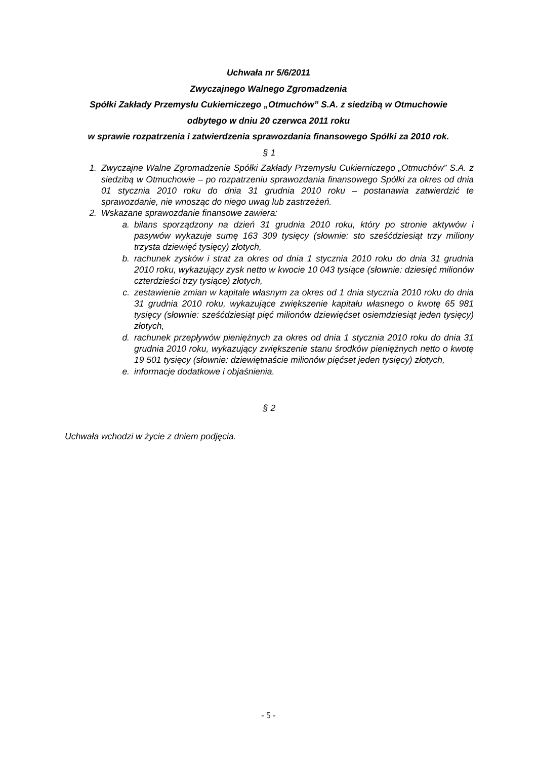Uchwała nr 5/6/2011
Zwyczajnego Walnego Zgromadzenia
Spółki Zakłady Przemysłu Cukierniczego „Otmuchów” S.A. z siedzibą w Otmuchowie
odbytego w dniu 20 czerwca 2011 roku
w sprawie rozpatrzenia i zatwierdzenia sprawozdania finansowego Spółki za 2010 rok.
§ 1
1. Zwyczajne Walne Zgromadzenie Spółki Zakłady Przemysłu Cukierniczego „Otmuchów” S.A. z siedzibą w Otmuchowie – po rozpatrzeniu sprawozdania finansowego Spółki za okres od dnia 01 stycznia 2010 roku do dnia 31 grudnia 2010 roku – postanawia zatwierdzić te sprawozdanie, nie wnosząc do niego uwag lub zastrzeżeń.
2. Wskazane sprawozdanie finansowe zawiera:
a. bilans sporządzony na dzień 31 grudnia 2010 roku, który po stronie aktywów i pasywów wykazuje sumę 163 309 tysięcy (słownie: sto sześćdziesiąt trzy miliony trzysta dziewięć tysięcy) złotych,
b. rachunek zysków i strat za okres od dnia 1 stycznia 2010 roku do dnia 31 grudnia 2010 roku, wykazujący zysk netto w kwocie 10 043 tysiące (słownie: dziesięć milionów czterdzieści trzy tysiące) złotych,
c. zestawienie zmian w kapitale własnym za okres od 1 dnia stycznia 2010 roku do dnia 31 grudnia 2010 roku, wykazujące zwiększenie kapitału własnego o kwotę 65 981 tysięcy (słownie: sześćdziesiąt pięć milionów dziewięćset osiemdziesiąt jeden tysięcy) złotych,
d. rachunek przepływów pieniężnych za okres od dnia 1 stycznia 2010 roku do dnia 31 grudnia 2010 roku, wykazujący zwiększenie stanu środków pieniężnych netto o kwotę 19 501 tysięcy (słownie: dziewiętnaście milionów pięćset jeden tysięcy) złotych,
e. informacje dodatkowe i objaśnienia.
§ 2
Uchwała wchodzi w życie z dniem podjęcia.
- 5 -